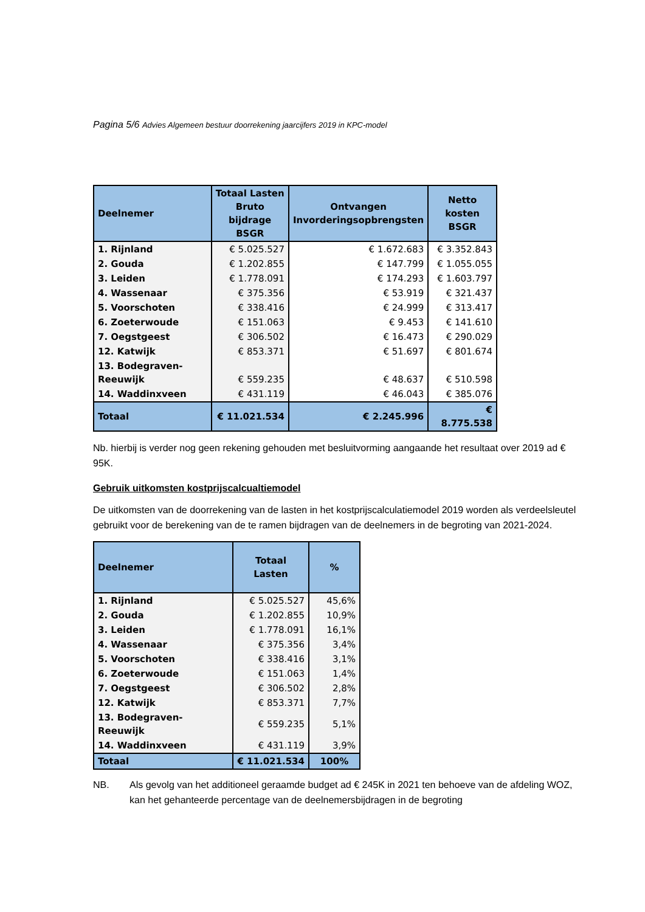Pagina 5/6 Advies Algemeen bestuur doorrekening jaarcijfers 2019 in KPC-model
| Deelnemer | Totaal Lasten Bruto bijdrage BSGR | Ontvangen Invorderingsopbrengsten | Netto kosten BSGR |
| --- | --- | --- | --- |
| 1. Rijnland | € 5.025.527 | € 1.672.683 | € 3.352.843 |
| 2. Gouda | € 1.202.855 | € 147.799 | € 1.055.055 |
| 3. Leiden | € 1.778.091 | € 174.293 | € 1.603.797 |
| 4. Wassenaar | € 375.356 | € 53.919 | € 321.437 |
| 5. Voorschoten | € 338.416 | € 24.999 | € 313.417 |
| 6. Zoeterwoude | € 151.063 | € 9.453 | € 141.610 |
| 7. Oegstgeest | € 306.502 | € 16.473 | € 290.029 |
| 12. Katwijk | € 853.371 | € 51.697 | € 801.674 |
| 13. Bodegraven- Reeuwijk | € 559.235 | € 48.637 | € 510.598 |
| 14. Waddinxveen | € 431.119 | € 46.043 | € 385.076 |
| Totaal | € 11.021.534 | € 2.245.996 | € 8.775.538 |
Nb. hierbij is verder nog geen rekening gehouden met besluitvorming aangaande het resultaat over 2019 ad € 95K.
Gebruik uitkomsten kostprijscalcualtiemodel
De uitkomsten van de doorrekening van de lasten in het kostprijscalculatiemodel 2019 worden als verdeelsleutel gebruikt voor de berekening van de te ramen bijdragen van de deelnemers in de begroting van 2021-2024.
| Deelnemer | Totaal Lasten | % |
| --- | --- | --- |
| 1. Rijnland | € 5.025.527 | 45,6% |
| 2. Gouda | € 1.202.855 | 10,9% |
| 3. Leiden | € 1.778.091 | 16,1% |
| 4. Wassenaar | € 375.356 | 3,4% |
| 5. Voorschoten | € 338.416 | 3,1% |
| 6. Zoeterwoude | € 151.063 | 1,4% |
| 7. Oegstgeest | € 306.502 | 2,8% |
| 12. Katwijk | € 853.371 | 7,7% |
| 13. Bodegraven-Reeuwijk | € 559.235 | 5,1% |
| 14. Waddinxveen | € 431.119 | 3,9% |
| Totaal | € 11.021.534 | 100% |
NB. Als gevolg van het additioneel geraamde budget ad € 245K in 2021 ten behoeve van de afdeling WOZ, kan het gehanteerde percentage van de deelnemersbijdragen in de begroting